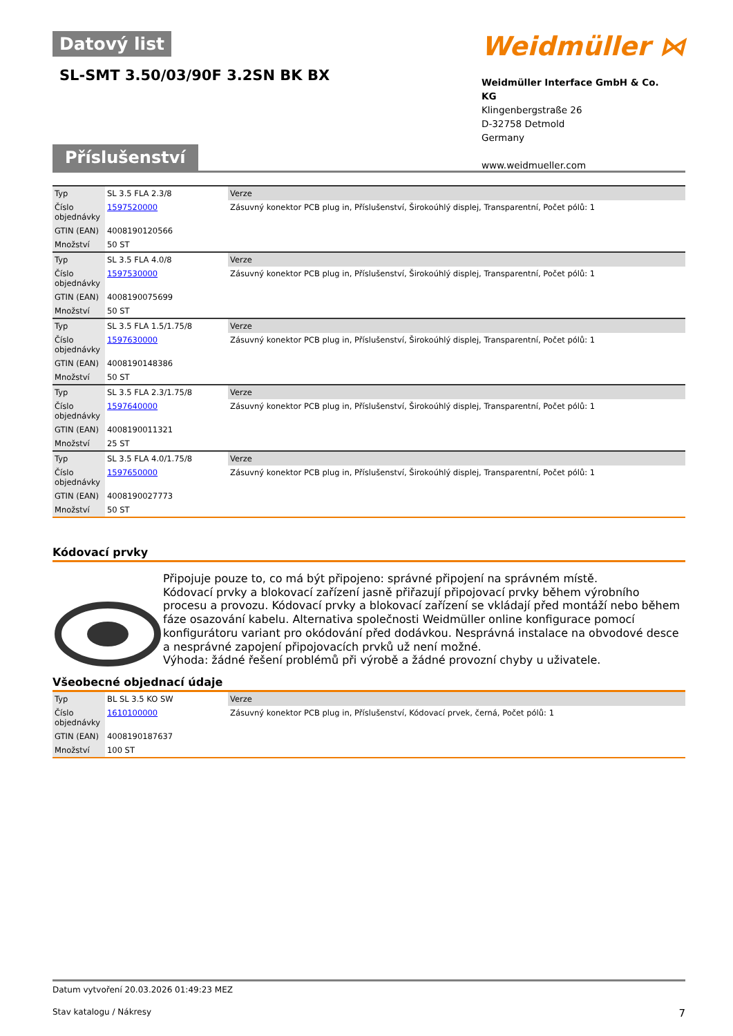Datový list
SL-SMT 3.50/03/90F 3.2SN BK BX
Weidmüller ⋈
Weidmüller Interface GmbH & Co. KG
Klingenbergstraße 26
D-32758 Detmold
Germany
www.weidmueller.com
Příslušenství
| Typ | SL 3.5 FLA 2.3/8 | Verze |
| Číslo objednávky | 1597520000 | Zásuvný konektor PCB plug in, Příslušenství, Širokoúhlý displej, Transparentní, Počet pólů: 1 |
| GTIN (EAN) | 4008190120566 | |
| Množství | 50 ST | |
| Typ | SL 3.5 FLA 4.0/8 | Verze |
| Číslo objednávky | 1597530000 | Zásuvný konektor PCB plug in, Příslušenství, Širokoúhlý displej, Transparentní, Počet pólů: 1 |
| GTIN (EAN) | 4008190075699 | |
| Množství | 50 ST | |
| Typ | SL 3.5 FLA 1.5/1.75/8 | Verze |
| Číslo objednávky | 1597630000 | Zásuvný konektor PCB plug in, Příslušenství, Širokoúhlý displej, Transparentní, Počet pólů: 1 |
| GTIN (EAN) | 4008190148386 | |
| Množství | 50 ST | |
| Typ | SL 3.5 FLA 2.3/1.75/8 | Verze |
| Číslo objednávky | 1597640000 | Zásuvný konektor PCB plug in, Příslušenství, Širokoúhlý displej, Transparentní, Počet pólů: 1 |
| GTIN (EAN) | 4008190011321 | |
| Množství | 25 ST | |
| Typ | SL 3.5 FLA 4.0/1.75/8 | Verze |
| Číslo objednávky | 1597650000 | Zásuvný konektor PCB plug in, Příslušenství, Širokoúhlý displej, Transparentní, Počet pólů: 1 |
| GTIN (EAN) | 4008190027773 | |
| Množství | 50 ST | |
Kódovací prvky
Připojuje pouze to, co má být připojeno: správné připojení na správném místě.
Kódovací prvky a blokovací zařízení jasně přiřazují připojovací prvky během výrobního procesu a provozu. Kódovací prvky a blokovací zařízení se vkládají před montáží nebo během fáze osazování kabelu. Alternativa společnosti Weidmüller online konfigurace pomocí konfigurátoru variant pro okódování před dodávkou. Nesprávná instalace na obvodové desce a nesprávné zapojení připojovacích prvků už není možné.
Výhoda: žádné řešení problémů při výrobě a žádné provozní chyby u uživatele.
Všeobecné objednací údaje
| Typ | BL SL 3.5 KO SW | Verze |
| Číslo objednávky | 1610100000 | Zásuvný konektor PCB plug in, Příslušenství, Kódovací prvek, černá, Počet pólů: 1 |
| GTIN (EAN) | 4008190187637 | |
| Množství | 100 ST | |
Datum vytvoření 20.03.2026 01:49:23 MEZ
Stav katalogu / Nákresy 7